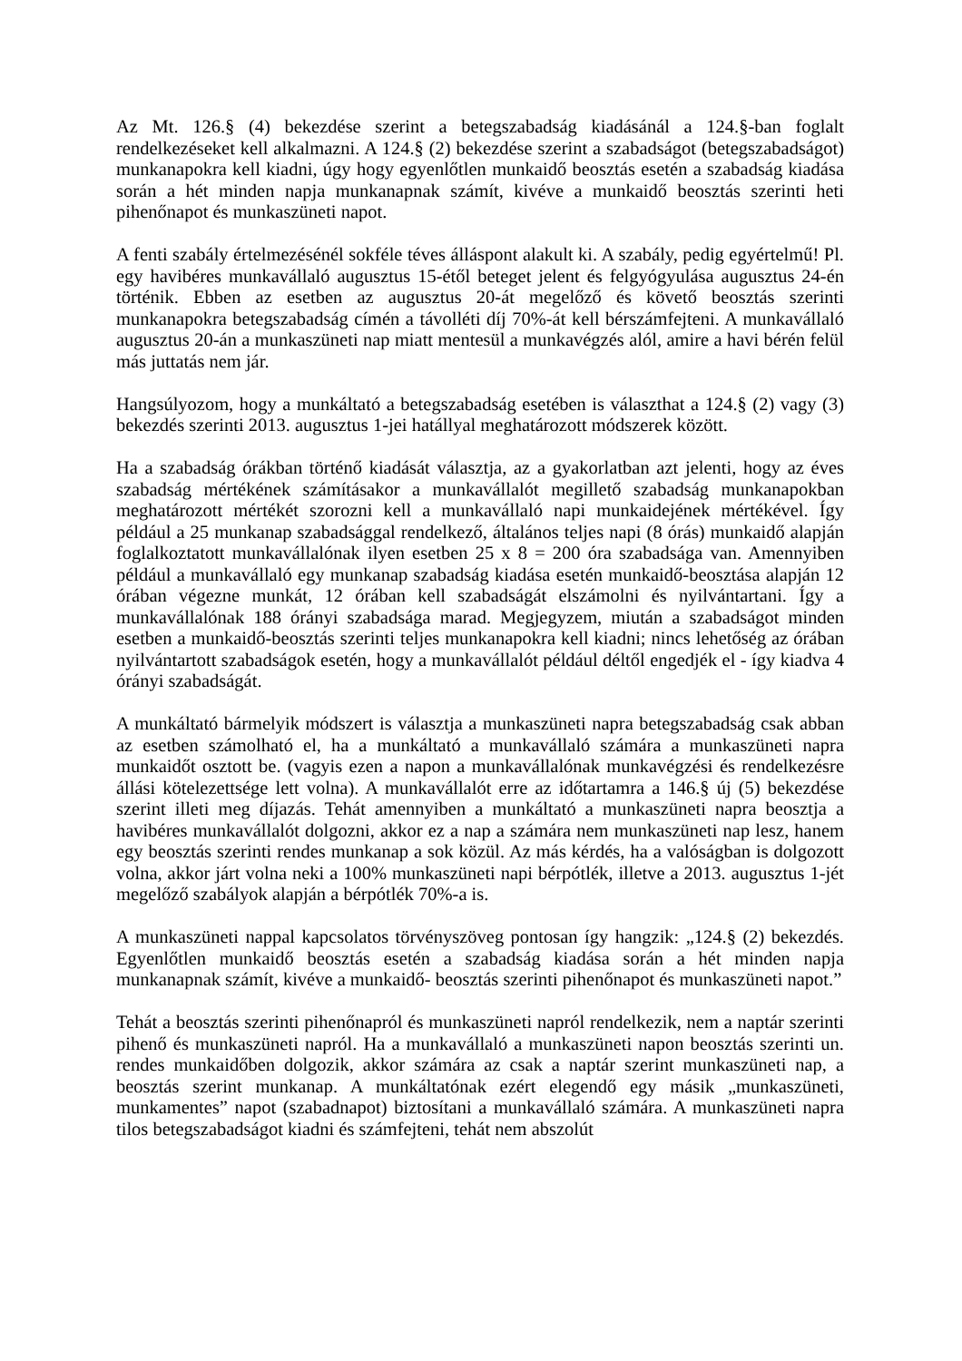Az Mt. 126.§ (4) bekezdése szerint a betegszabadság kiadásánál a 124.§-ban foglalt rendelkezéseket kell alkalmazni. A 124.§ (2) bekezdése szerint a szabadságot (betegszabadságot) munkanapokra kell kiadni, úgy hogy egyenlőtlen munkaidő beosztás esetén a szabadság kiadása során a hét minden napja munkanapnak számít, kivéve a munkaidő beosztás szerinti heti pihenőnapot és munkaszüneti napot.
A fenti szabály értelmezésénél sokféle téves álláspont alakult ki. A szabály, pedig egyértelmű! Pl. egy havibéres munkavállaló augusztus 15-étől beteget jelent és felgyógyulása augusztus 24-én történik. Ebben az esetben az augusztus 20-át megelőző és követő beosztás szerinti munkanapokra betegszabadság címén a távolléti díj 70%-át kell bérszámfejteni. A munkavállaló augusztus 20-án a munkaszüneti nap miatt mentesül a munkavégzés alól, amire a havi bérén felül más juttatás nem jár.
Hangsúlyozom, hogy a munkáltató a betegszabadság esetében is választhat a 124.§ (2) vagy (3) bekezdés szerinti 2013. augusztus 1-jei hatállyal meghatározott módszerek között.
Ha a szabadság órákban történő kiadását választja, az a gyakorlatban azt jelenti, hogy az éves szabadság mértékének számításakor a munkavállalót megillető szabadság munkanapokban meghatározott mértékét szorozni kell a munkavállaló napi munkaidejének mértékével. Így például a 25 munkanap szabadsággal rendelkező, általános teljes napi (8 órás) munkaidő alapján foglalkoztatott munkavállalónak ilyen esetben 25 x 8 = 200 óra szabadsága van. Amennyiben például a munkavállaló egy munkanap szabadság kiadása esetén munkaidő-beosztása alapján 12 órában végezne munkát, 12 órában kell szabadságát elszámolni és nyilvántartani. Így a munkavállalónak 188 órányi szabadsága marad. Megjegyzem, miután a szabadságot minden esetben a munkaidő-beosztás szerinti teljes munkanapokra kell kiadni; nincs lehetőség az órában nyilvántartott szabadságok esetén, hogy a munkavállalót például déltől engedjék el - így kiadva 4 órányi szabadságát.
A munkáltató bármelyik módszert is választja a munkaszüneti napra betegszabadság csak abban az esetben számolható el, ha a munkáltató a munkavállaló számára a munkaszüneti napra munkaidőt osztott be. (vagyis ezen a napon a munkavállalónak munkavégzési és rendelkezésre állási kötelezettsége lett volna). A munkavállalót erre az időtartamra a 146.§ új (5) bekezdése szerint illeti meg díjazás. Tehát amennyiben a munkáltató a munkaszüneti napra beosztja a havibéres munkavállalót dolgozni, akkor ez a nap a számára nem munkaszüneti nap lesz, hanem egy beosztás szerinti rendes munkanap a sok közül. Az más kérdés, ha a valóságban is dolgozott volna, akkor járt volna neki a 100% munkaszüneti napi bérpótlék, illetve a 2013. augusztus 1-jét megelőző szabályok alapján a bérpótlék 70%-a is.
A munkaszüneti nappal kapcsolatos törvényszöveg pontosan így hangzik: „124.§ (2) bekezdés. Egyenlőtlen munkaidő beosztás esetén a szabadság kiadása során a hét minden napja munkanapnak számít, kivéve a munkaidő- beosztás szerinti pihenőnapot és munkaszüneti napot.”
Tehát a beosztás szerinti pihenőnapról és munkaszüneti napról rendelkezik, nem a naptár szerinti pihenő és munkaszüneti napról. Ha a munkavállaló a munkaszüneti napon beosztás szerinti un. rendes munkaidőben dolgozik, akkor számára az csak a naptár szerint munkaszüneti nap, a beosztás szerint munkanap. A munkáltatónak ezért elegendő egy másik „munkaszüneti, munkamentes” napot (szabadnapot) biztosítani a munkavállaló számára. A munkaszüneti napra tilos betegszabadságot kiadni és számfejteni, tehát nem abszolút